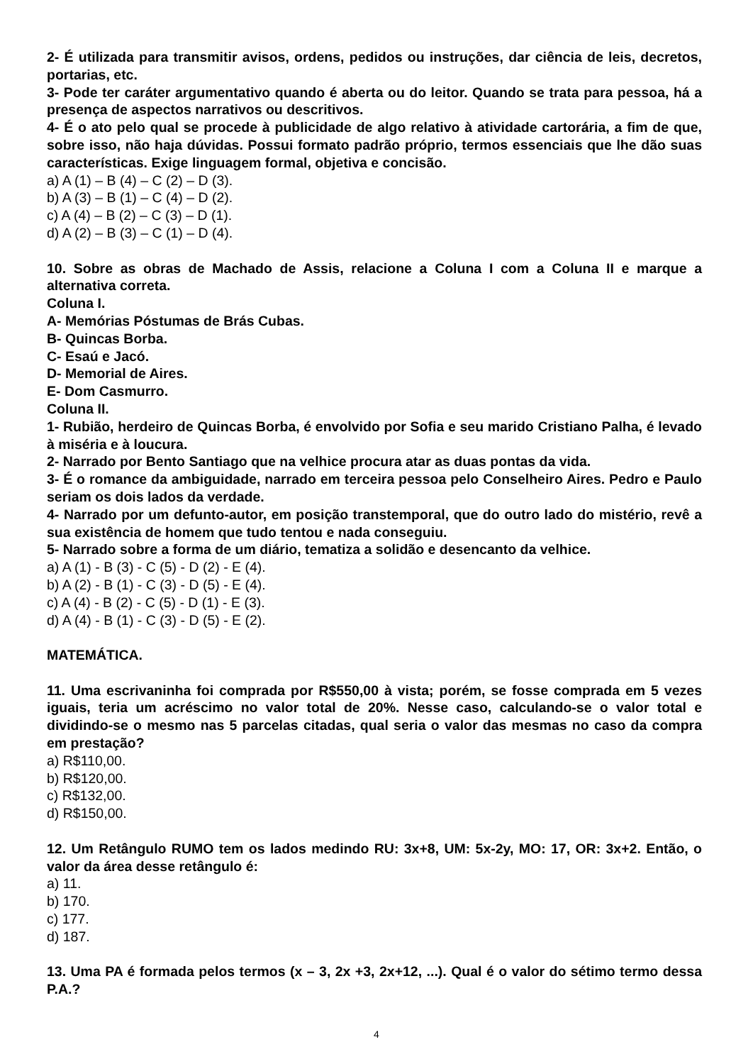2- É utilizada para transmitir avisos, ordens, pedidos ou instruções, dar ciência de leis, decretos, portarias, etc.
3- Pode ter caráter argumentativo quando é aberta ou do leitor. Quando se trata para pessoa, há a presença de aspectos narrativos ou descritivos.
4- É o ato pelo qual se procede à publicidade de algo relativo à atividade cartorária, a fim de que, sobre isso, não haja dúvidas. Possui formato padrão próprio, termos essenciais que lhe dão suas características. Exige linguagem formal, objetiva e concisão.
a) A (1) – B (4) – C (2) – D (3).
b) A (3) – B (1) – C (4) – D (2).
c) A (4) – B (2) – C (3) – D (1).
d) A (2) – B (3) – C (1) – D (4).
10. Sobre as obras de Machado de Assis, relacione a Coluna I com a Coluna II e marque a alternativa correta.
Coluna I.
A- Memórias Póstumas de Brás Cubas.
B- Quincas Borba.
C- Esaú e Jacó.
D- Memorial de Aires.
E- Dom Casmurro.
Coluna II.
1- Rubião, herdeiro de Quincas Borba, é envolvido por Sofia e seu marido Cristiano Palha, é levado à miséria e à loucura.
2- Narrado por Bento Santiago que na velhice procura atar as duas pontas da vida.
3- É o romance da ambiguidade, narrado em terceira pessoa pelo Conselheiro Aires. Pedro e Paulo seriam os dois lados da verdade.
4- Narrado por um defunto-autor, em posição transtemporal, que do outro lado do mistério, revê a sua existência de homem que tudo tentou e nada conseguiu.
5- Narrado sobre a forma de um diário, tematiza a solidão e desencanto da velhice.
a) A (1) - B (3) - C (5) - D (2) - E (4).
b) A (2) - B (1) - C (3) - D (5) - E (4).
c) A (4) - B (2) - C (5) - D (1) - E (3).
d) A (4) - B (1) - C (3) - D (5) - E (2).
MATEMÁTICA.
11. Uma escrivaninha foi comprada por R$550,00 à vista; porém, se fosse comprada em 5 vezes iguais, teria um acréscimo no valor total de 20%. Nesse caso, calculando-se o valor total e dividindo-se o mesmo nas 5 parcelas citadas, qual seria o valor das mesmas no caso da compra em prestação?
a) R$110,00.
b) R$120,00.
c) R$132,00.
d) R$150,00.
12. Um Retângulo RUMO tem os lados medindo RU: 3x+8, UM: 5x-2y, MO: 17, OR: 3x+2. Então, o valor da área desse retângulo é:
a) 11.
b) 170.
c) 177.
d) 187.
13. Uma PA é formada pelos termos (x – 3, 2x +3, 2x+12, ...). Qual é o valor do sétimo termo dessa P.A.?
4